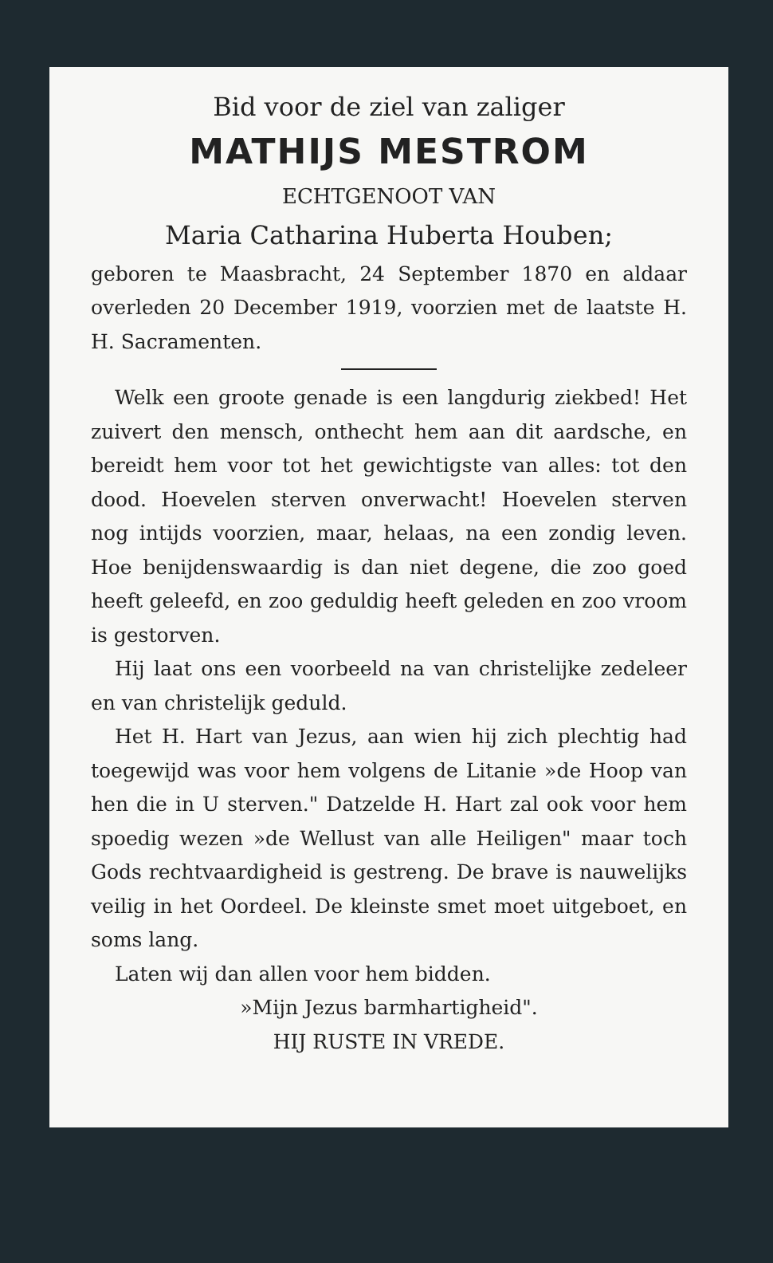Bid voor de ziel van zaliger
MATHIJS MESTROM
ECHTGENOOT VAN
Maria Catharina Huberta Houben;
geboren te Maasbracht, 24 September 1870 en aldaar overleden 20 December 1919, voorzien met de laatste H. H. Sacramenten.
Welk een groote genade is een langdurig ziekbed! Het zuivert den mensch, onthecht hem aan dit aardsche, en bereidt hem voor tot het gewichtigste van alles: tot den dood. Hoevelen sterven onverwacht! Hoevelen sterven nog intijds voorzien, maar, helaas, na een zondig leven. Hoe benijdenswaardig is dan niet degene, die zoo goed heeft geleefd, en zoo geduldig heeft geleden en zoo vroom is gestorven.
Hij laat ons een voorbeeld na van christelijke zedeleer en van christelijk geduld.
Het H. Hart van Jezus, aan wien hij zich plechtig had toegewijd was voor hem volgens de Litanie »de Hoop van hen die in U sterven." Datzelde H. Hart zal ook voor hem spoedig wezen »de Wellust van alle Heiligen" maar toch Gods rechtvaardigheid is gestreng. De brave is nauwelijks veilig in het Oordeel. De kleinste smet moet uitgeboet, en soms lang.
Laten wij dan allen voor hem bidden.
»Mijn Jezus barmhartigheid".
HIJ RUSTE IN VREDE.